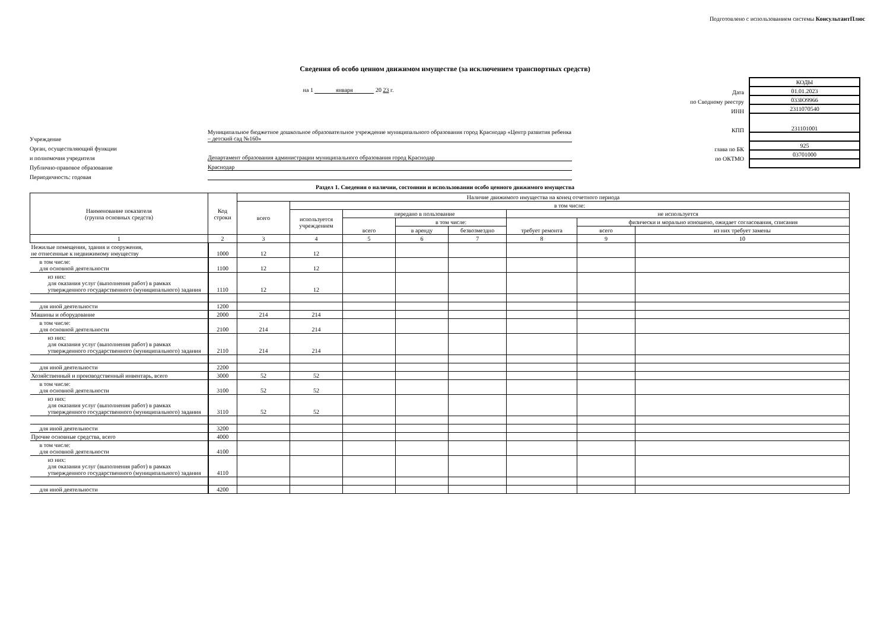Подготовлено с использованием системы КонсультантПлюс
Сведения об особо ценном движимом имуществе (за исключением транспортных средств)
на 1 января 20 23 г.
Учреждение
Муниципальное бюджетное дошкольное образовательное учреждение муниципального образования город Краснодар «Центр развития ребенка – детский сад №160»
Орган, осуществляющий функции
и полномочия учредителя
Департамент образования администрации муниципального образования город Краснодар
Публично-правовое образование
Краснодар
Периодичность: годовая
Дата
по Сводному реестру
ИНН
КПП
глава по БК
по ОКТМО
| КОДЫ |
| 01.01.2023 |
| 033Ю9966 |
| 2311070540 |
| 231101001 |
| 925 |
| 03701000 |
Раздел 1. Сведения о наличии, состоянии и использовании особо ценного движимого имущества
| Наименование показателя (группа основных средств) | Код строки | Наличие движимого имущества на конец отчетного периода | | | | | | | |
| --- | --- | --- | --- | --- | --- | --- | --- | --- | --- |
| | | всего | в том числе: | | | | | | |
| | | | используется учреждением | передано в пользование | | | не используется | | |
| | | | | всего | в том числе: | | требует ремонта | физически и морально изношено, ожидает согласования, списания | |
| | | | | | в аренду | безвозмездно | | всего | из них требует замены |
| 1 | 2 | 3 | 4 | 5 | 6 | 7 | 8 | 9 | 10 |
| Нежилые помещения, здания и сооружения, не отнесенные к недвижимому имуществу | 1000 | 12 | 12 | | | | | | |
| в том числе: для основной деятельности | 1100 | 12 | 12 | | | | | | |
| из них: для оказания услуг (выполнения работ) в рамках утвержденного государственного (муниципального) задания | 1110 | 12 | 12 | | | | | | |
| для иной деятельности | 1200 | | | | | | | | |
| Машины и оборудование | 2000 | 214 | 214 | | | | | | |
| в том числе: для основной деятельности | 2100 | 214 | 214 | | | | | | |
| из них: для оказания услуг (выполнения работ) в рамках утвержденного государственного (муниципального) задания | 2110 | 214 | 214 | | | | | | |
| для иной деятельности | 2200 | | | | | | | | |
| Хозяйственный и производственный инвентарь, всего | 3000 | 52 | 52 | | | | | | |
| в том числе: для основной деятельности | 3100 | 52 | 52 | | | | | | |
| из них: для оказания услуг (выполнения работ) в рамках утвержденного государственного (муниципального) задания | 3110 | 52 | 52 | | | | | | |
| для иной деятельности | 3200 | | | | | | | | |
| Прочие основные средства, всего | 4000 | | | | | | | | |
| в том числе: для основной деятельности | 4100 | | | | | | | | |
| из них: для оказания услуг (выполнения работ) в рамках утвержденного государственного (муниципального) задания | 4110 | | | | | | | | |
| для иной деятельности | 4200 | | | | | | | | |